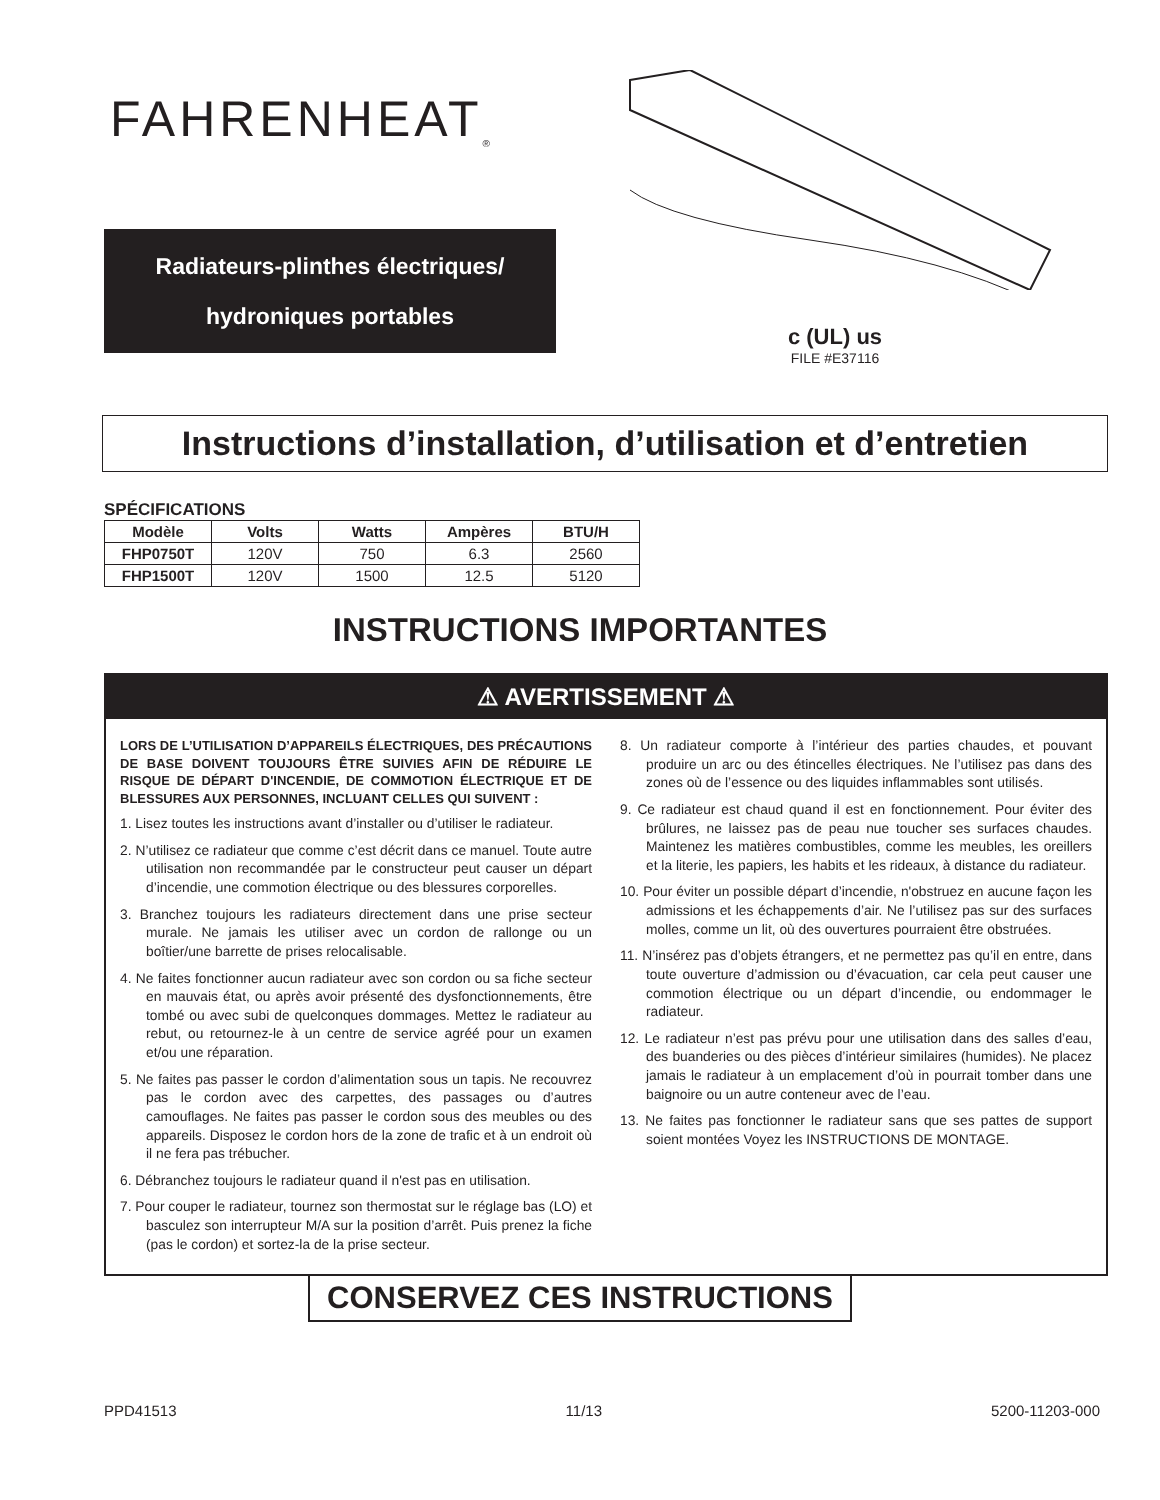FAHRENHEAT<sub>®</sub>
Radiateurs-plinthes électriques/
hydroniques portables
c (UL) us
FILE #E37116
Instructions d’installation, d’utilisation et d’entretien
SPÉCIFICATIONS
| Modèle | Volts | Watts | Ampères | BTU/H |
| --- | --- | --- | --- | --- |
| FHP0750T | 120V | 750 | 6.3 | 2560 |
| FHP1500T | 120V | 1500 | 12.5 | 5120 |
INSTRUCTIONS IMPORTANTES
⚠ AVERTISSEMENT ⚠
LORS DE L’UTILISATION D’APPAREILS ÉLECTRIQUES, DES PRÉCAUTIONS DE BASE DOIVENT TOUJOURS ÊTRE SUIVIES AFIN DE RÉDUIRE LE RISQUE DE DÉPART D'INCENDIE, DE COMMOTION ÉLECTRIQUE ET DE BLESSURES AUX PERSONNES, INCLUANT CELLES QUI SUIVENT :
1. Lisez toutes les instructions avant d’installer ou d’utiliser le radiateur.
2. N’utilisez ce radiateur que comme c’est décrit dans ce manuel. Toute autre utilisation non recommandée par le constructeur peut causer un départ d’incendie, une commotion électrique ou des blessures corporelles.
3. Branchez toujours les radiateurs directement dans une prise secteur murale. Ne jamais les utiliser avec un cordon de rallonge ou un boîtier/une barrette de prises relocalisable.
4. Ne faites fonctionner aucun radiateur avec son cordon ou sa fiche secteur en mauvais état, ou après avoir présenté des dysfonctionnements, être tombé ou avec subi de quelconques dommages. Mettez le radiateur au rebut, ou retournez-le à un centre de service agréé pour un examen et/ou une réparation.
5. Ne faites pas passer le cordon d’alimentation sous un tapis. Ne recouvrez pas le cordon avec des carpettes, des passages ou d’autres camouflages. Ne faites pas passer le cordon sous des meubles ou des appareils. Disposez le cordon hors de la zone de trafic et à un endroit où il ne fera pas trébucher.
6. Débranchez toujours le radiateur quand il n'est pas en utilisation.
7. Pour couper le radiateur, tournez son thermostat sur le réglage bas (LO) et basculez son interrupteur M/A sur la position d’arrêt. Puis prenez la fiche (pas le cordon) et sortez-la de la prise secteur.
8. Un radiateur comporte à l’intérieur des parties chaudes, et pouvant produire un arc ou des étincelles électriques. Ne l’utilisez pas dans des zones où de l’essence ou des liquides inflammables sont utilisés.
9. Ce radiateur est chaud quand il est en fonctionnement. Pour éviter des brûlures, ne laissez pas de peau nue toucher ses surfaces chaudes. Maintenez les matières combustibles, comme les meubles, les oreillers et la literie, les papiers, les habits et les rideaux, à distance du radiateur.
10. Pour éviter un possible départ d’incendie, n'obstruez en aucune façon les admissions et les échappements d’air. Ne l’utilisez pas sur des surfaces molles, comme un lit, où des ouvertures pourraient être obstruées.
11. N’insérez pas d’objets étrangers, et ne permettez pas qu’il en entre, dans toute ouverture d’admission ou d’évacuation, car cela peut causer une commotion électrique ou un départ d’incendie, ou endommager le radiateur.
12. Le radiateur n’est pas prévu pour une utilisation dans des salles d’eau, des buanderies ou des pièces d’intérieur similaires (humides). Ne placez jamais le radiateur à un emplacement d’où in pourrait tomber dans une baignoire ou un autre conteneur avec de l’eau.
13. Ne faites pas fonctionner le radiateur sans que ses pattes de support soient montées Voyez les INSTRUCTIONS DE MONTAGE.
CONSERVEZ CES INSTRUCTIONS
PPD41513 11/13 5200-11203-000